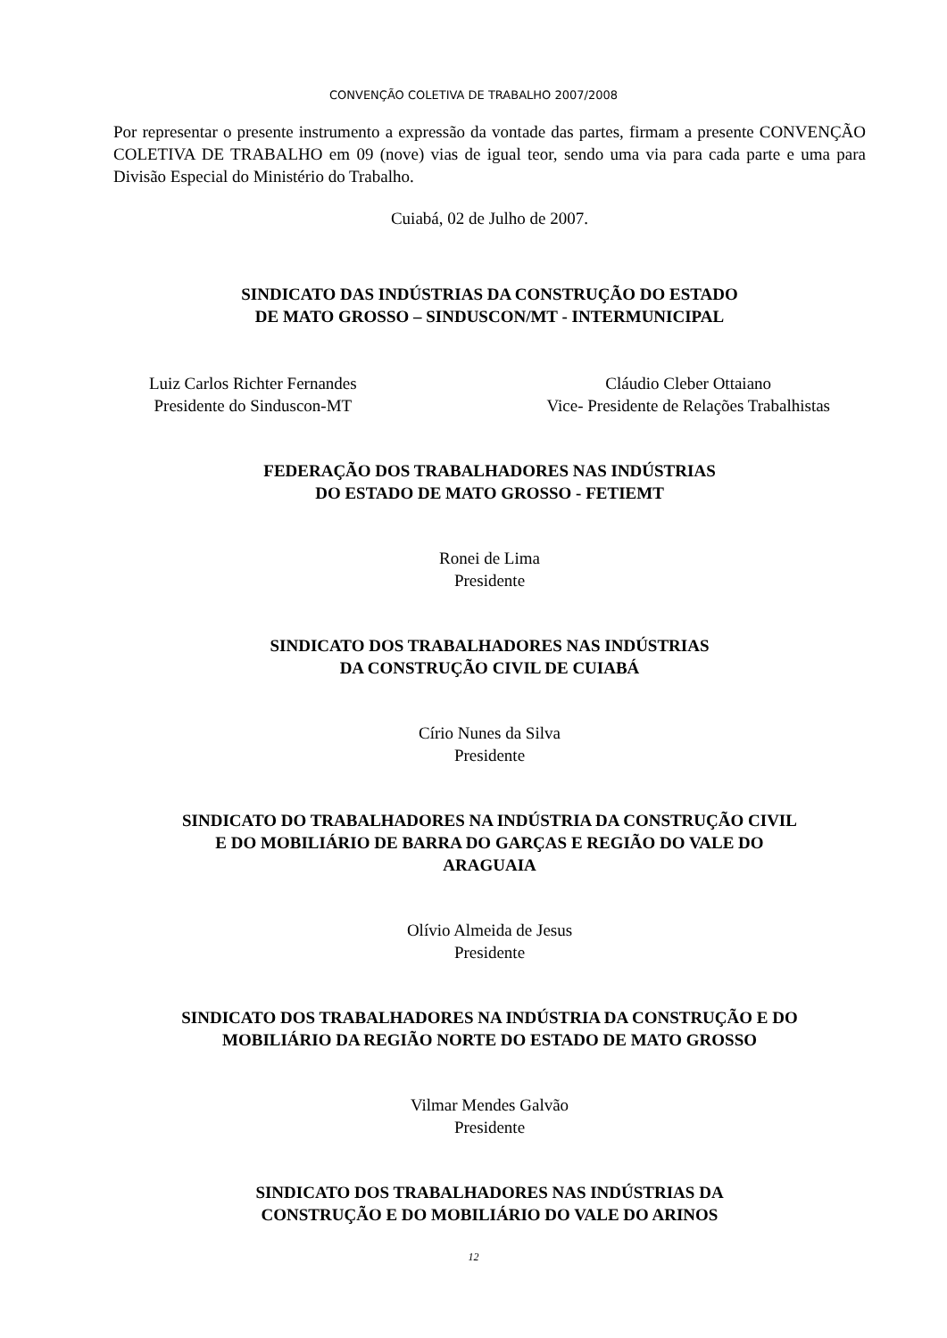CONVENÇÃO COLETIVA DE TRABALHO 2007/2008
Por representar o presente instrumento a expressão da vontade das partes, firmam a presente CONVENÇÃO COLETIVA DE TRABALHO em 09 (nove) vias de igual teor, sendo uma via para cada parte e uma para Divisão Especial do Ministério do Trabalho.
Cuiabá, 02 de Julho de 2007.
SINDICATO DAS INDÚSTRIAS DA CONSTRUÇÃO DO ESTADO
DE MATO GROSSO – SINDUSCON/MT - INTERMUNICIPAL
Luiz Carlos Richter Fernandes
Presidente do Sinduscon-MT
Cláudio Cleber Ottaiano
Vice- Presidente de Relações Trabalhistas
FEDERAÇÃO DOS TRABALHADORES NAS INDÚSTRIAS
DO ESTADO DE MATO GROSSO - FETIEMT
Ronei de Lima
Presidente
SINDICATO DOS TRABALHADORES NAS INDÚSTRIAS
DA CONSTRUÇÃO CIVIL DE CUIABÁ
Círio Nunes da Silva
Presidente
SINDICATO DO TRABALHADORES NA INDÚSTRIA DA CONSTRUÇÃO CIVIL
E DO MOBILIÁRIO DE BARRA DO GARÇAS E REGIÃO DO VALE DO
ARAGUAIA
Olívio Almeida de Jesus
Presidente
SINDICATO DOS TRABALHADORES NA INDÚSTRIA DA CONSTRUÇÃO E DO
MOBILIÁRIO DA REGIÃO NORTE DO ESTADO DE MATO GROSSO
Vilmar Mendes Galvão
Presidente
SINDICATO DOS TRABALHADORES NAS INDÚSTRIAS DA
CONSTRUÇÃO E DO MOBILIÁRIO DO VALE DO ARINOS
12